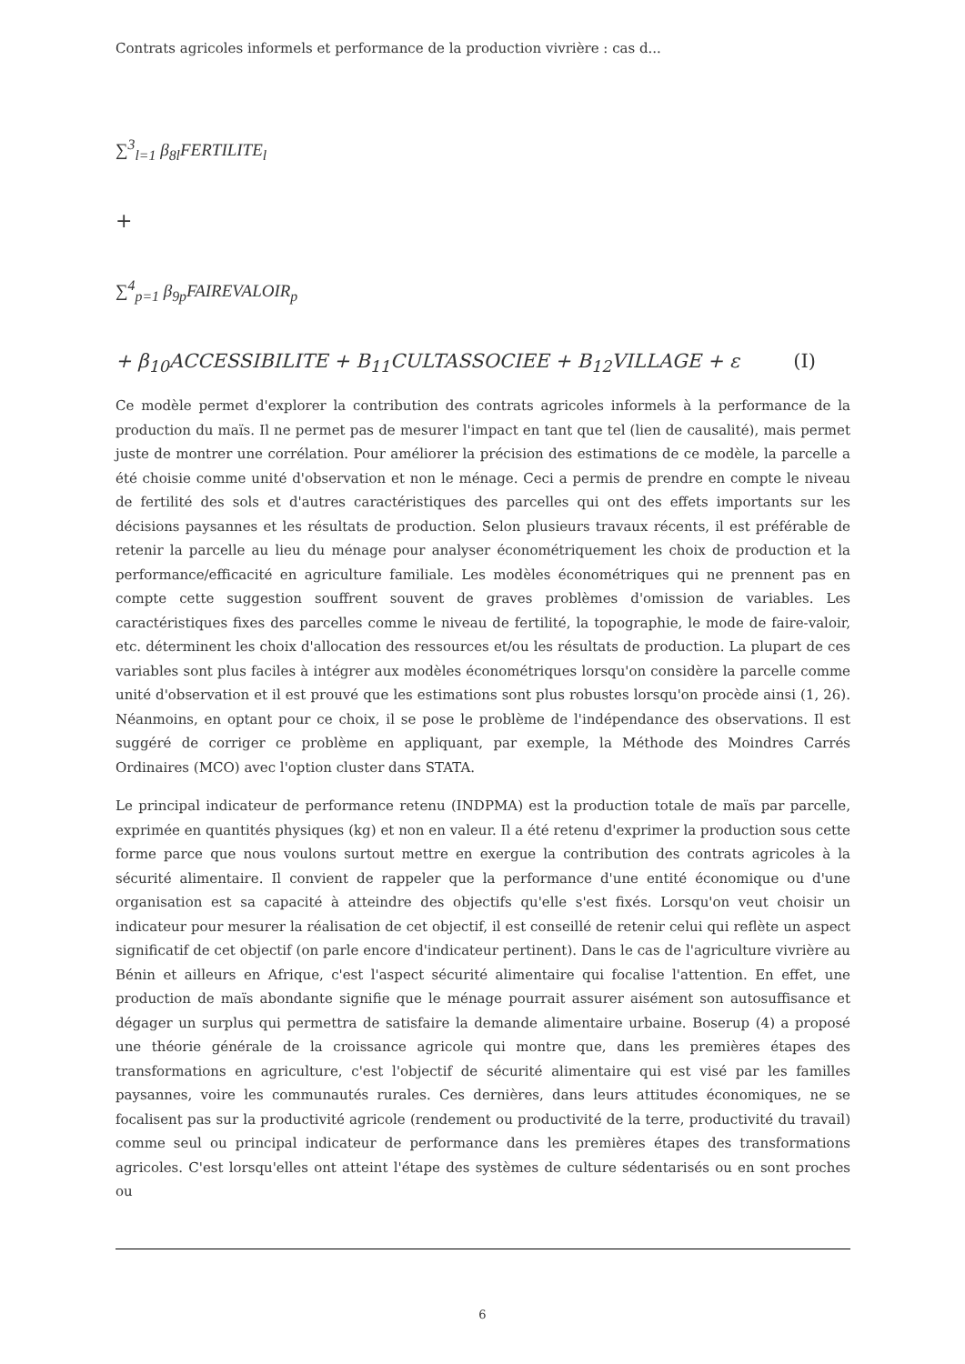Contrats agricoles informels et performance de la production vivrière : cas d...
∑<sup>3</sup><sub>l=1</sub> β<sub>8l</sub>FERTILITE<sub>l</sub>
+
∑<sup>4</sup><sub>p=1</sub> β<sub>9p</sub>FAIREVALOIR<sub>p</sub>
+ β<sub>10</sub>ACCESSIBILITE + B<sub>11</sub>CULTASSOCIEE + B<sub>12</sub>VILLAGE + ε (I)
Ce modèle permet d'explorer la contribution des contrats agricoles informels à la performance de la production du maïs. Il ne permet pas de mesurer l'impact en tant que tel (lien de causalité), mais permet juste de montrer une corrélation. Pour améliorer la précision des estimations de ce modèle, la parcelle a été choisie comme unité d'observation et non le ménage. Ceci a permis de prendre en compte le niveau de fertilité des sols et d'autres caractéristiques des parcelles qui ont des effets importants sur les décisions paysannes et les résultats de production. Selon plusieurs travaux récents, il est préférable de retenir la parcelle au lieu du ménage pour analyser économétriquement les choix de production et la performance/efficacité en agriculture familiale. Les modèles économétriques qui ne prennent pas en compte cette suggestion souffrent souvent de graves problèmes d'omission de variables. Les caractéristiques fixes des parcelles comme le niveau de fertilité, la topographie, le mode de faire-valoir, etc. déterminent les choix d'allocation des ressources et/ou les résultats de production. La plupart de ces variables sont plus faciles à intégrer aux modèles économétriques lorsqu'on considère la parcelle comme unité d'observation et il est prouvé que les estimations sont plus robustes lorsqu'on procède ainsi (1, 26). Néanmoins, en optant pour ce choix, il se pose le problème de l'indépendance des observations. Il est suggéré de corriger ce problème en appliquant, par exemple, la Méthode des Moindres Carrés Ordinaires (MCO) avec l'option cluster dans STATA.
Le principal indicateur de performance retenu (INDPMA) est la production totale de maïs par parcelle, exprimée en quantités physiques (kg) et non en valeur. Il a été retenu d'exprimer la production sous cette forme parce que nous voulons surtout mettre en exergue la contribution des contrats agricoles à la sécurité alimentaire. Il convient de rappeler que la performance d'une entité économique ou d'une organisation est sa capacité à atteindre des objectifs qu'elle s'est fixés. Lorsqu'on veut choisir un indicateur pour mesurer la réalisation de cet objectif, il est conseillé de retenir celui qui reflète un aspect significatif de cet objectif (on parle encore d'indicateur pertinent). Dans le cas de l'agriculture vivrière au Bénin et ailleurs en Afrique, c'est l'aspect sécurité alimentaire qui focalise l'attention. En effet, une production de maïs abondante signifie que le ménage pourrait assurer aisément son autosuffisance et dégager un surplus qui permettra de satisfaire la demande alimentaire urbaine. Boserup (4) a proposé une théorie générale de la croissance agricole qui montre que, dans les premières étapes des transformations en agriculture, c'est l'objectif de sécurité alimentaire qui est visé par les familles paysannes, voire les communautés rurales. Ces dernières, dans leurs attitudes économiques, ne se focalisent pas sur la productivité agricole (rendement ou productivité de la terre, productivité du travail) comme seul ou principal indicateur de performance dans les premières étapes des transformations agricoles. C'est lorsqu'elles ont atteint l'étape des systèmes de culture sédentarisés ou en sont proches ou
6